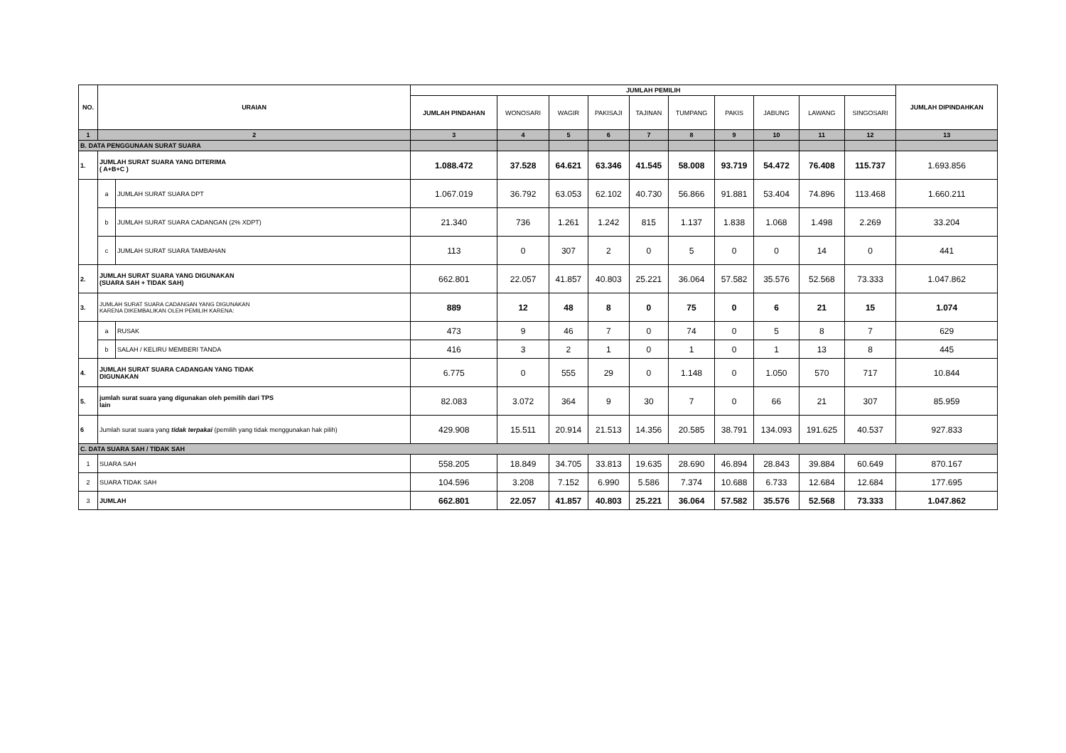| NO. | URAIAN | | JUMLAH PEMILIH | | | | | | | | | | JUMLAH DIPINDAHKAN |
| --- | --- | --- | --- | --- | --- | --- | --- | --- | --- | --- | --- | --- | --- |
| | | | JUMLAH PINDAHAN | WONOSARI | WAGIR | PAKISAJI | TAJINAN | TUMPANG | PAKIS | JABUNG | LAWANG | SINGOSARI | |
| 1 | 2 | | 3 | 4 | 5 | 6 | 7 | 8 | 9 | 10 | 11 | 12 | 13 |
| B. DATA PENGGUNAAN SURAT SUARA | | | | | | | | | | | | | |
| 1. | JUMLAH SURAT SUARA YANG DITERIMA ( A+B+C ) | | 1.088.472 | 37.528 | 64.621 | 63.346 | 41.545 | 58.008 | 93.719 | 54.472 | 76.408 | 115.737 | 1.693.856 |
| | a | JUMLAH SURAT SUARA DPT | 1.067.019 | 36.792 | 63.053 | 62.102 | 40.730 | 56.866 | 91.881 | 53.404 | 74.896 | 113.468 | 1.660.211 |
| | b | JUMLAH SURAT SUARA CADANGAN (2% XDPT) | 21.340 | 736 | 1.261 | 1.242 | 815 | 1.137 | 1.838 | 1.068 | 1.498 | 2.269 | 33.204 |
| | c | JUMLAH SURAT SUARA TAMBAHAN | 113 | 0 | 307 | 2 | 0 | 5 | 0 | 0 | 14 | 0 | 441 |
| 2. | JUMLAH SURAT SUARA YANG DIGUNAKAN (SUARA SAH + TIDAK SAH) | | 662.801 | 22.057 | 41.857 | 40.803 | 25.221 | 36.064 | 57.582 | 35.576 | 52.568 | 73.333 | 1.047.862 |
| 3. | JUMLAH SURAT SUARA CADANGAN YANG DIGUNAKAN KARENA DIKEMBALIKAN OLEH PEMILIH KARENA: | | 889 | 12 | 48 | 8 | 0 | 75 | 0 | 6 | 21 | 15 | 1.074 |
| | a | RUSAK | 473 | 9 | 46 | 7 | 0 | 74 | 0 | 5 | 8 | 7 | 629 |
| | b | SALAH / KELIRU MEMBERI TANDA | 416 | 3 | 2 | 1 | 0 | 1 | 0 | 1 | 13 | 8 | 445 |
| 4. | JUMLAH SURAT SUARA CADANGAN YANG TIDAK DIGUNAKAN | | 6.775 | 0 | 555 | 29 | 0 | 1.148 | 0 | 1.050 | 570 | 717 | 10.844 |
| 5. | jumlah surat suara yang digunakan oleh pemilih dari TPS lain | | 82.083 | 3.072 | 364 | 9 | 30 | 7 | 0 | 66 | 21 | 307 | 85.959 |
| 6 | Jumlah surat suara yang tidak terpakai (pemilih yang tidak menggunakan hak pilih) | | 429.908 | 15.511 | 20.914 | 21.513 | 14.356 | 20.585 | 38.791 | 134.093 | 191.625 | 40.537 | 927.833 |
| C. DATA SUARA SAH / TIDAK SAH | | | | | | | | | | | | | |
| 1 | SUARA SAH | | 558.205 | 18.849 | 34.705 | 33.813 | 19.635 | 28.690 | 46.894 | 28.843 | 39.884 | 60.649 | 870.167 |
| 2 | SUARA TIDAK SAH | | 104.596 | 3.208 | 7.152 | 6.990 | 5.586 | 7.374 | 10.688 | 6.733 | 12.684 | 12.684 | 177.695 |
| 3 | JUMLAH | | 662.801 | 22.057 | 41.857 | 40.803 | 25.221 | 36.064 | 57.582 | 35.576 | 52.568 | 73.333 | 1.047.862 |